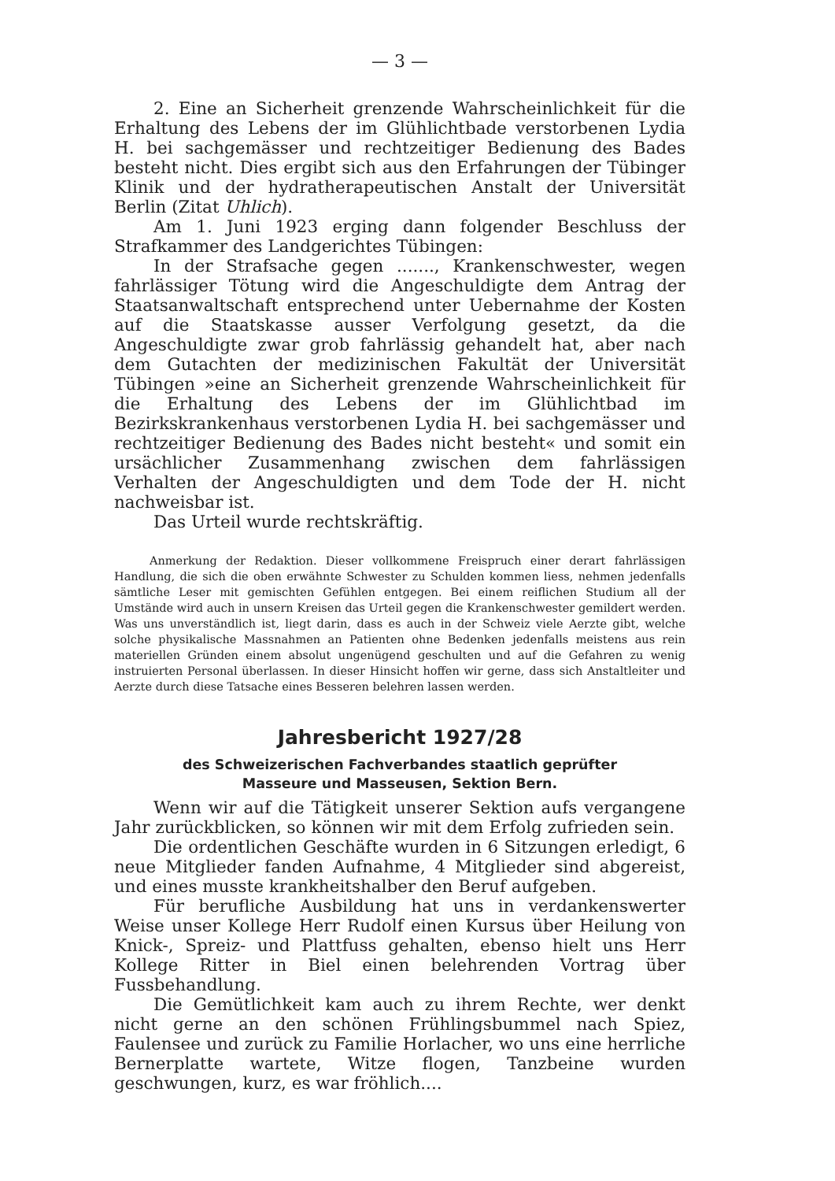— 3 —
2. Eine an Sicherheit grenzende Wahrscheinlichkeit für die Erhaltung des Lebens der im Glühlichtbade verstorbenen Lydia H. bei sachgemässer und rechtzeitiger Bedienung des Bades besteht nicht. Dies ergibt sich aus den Erfahrungen der Tübinger Klinik und der hydratherapeutischen Anstalt der Universität Berlin (Zitat Uhlich).
Am 1. Juni 1923 erging dann folgender Beschluss der Strafkammer des Landgerichtes Tübingen:
In der Strafsache gegen ......., Krankenschwester, wegen fahrlässiger Tötung wird die Angeschuldigte dem Antrag der Staatsanwaltschaft entsprechend unter Uebernahme der Kosten auf die Staatskasse ausser Verfolgung gesetzt, da die Angeschuldigte zwar grob fahrlässig gehandelt hat, aber nach dem Gutachten der medizinischen Fakultät der Universität Tübingen »eine an Sicherheit grenzende Wahrscheinlichkeit für die Erhaltung des Lebens der im Glühlichtbad im Bezirkskrankenhaus verstorbenen Lydia H. bei sachgemässer und rechtzeitiger Bedienung des Bades nicht besteht« und somit ein ursächlicher Zusammenhang zwischen dem fahrlässigen Verhalten der Angeschuldigten und dem Tode der H. nicht nachweisbar ist.
Das Urteil wurde rechtskräftig.
Anmerkung der Redaktion. Dieser vollkommene Freispruch einer derart fahrlässigen Handlung, die sich die oben erwähnte Schwester zu Schulden kommen liess, nehmen jedenfalls sämtliche Leser mit gemischten Gefühlen entgegen. Bei einem reiflichen Studium all der Umstände wird auch in unsern Kreisen das Urteil gegen die Krankenschwester gemildert werden. Was uns unverständlich ist, liegt darin, dass es auch in der Schweiz viele Aerzte gibt, welche solche physikalische Massnahmen an Patienten ohne Bedenken jedenfalls meistens aus rein materiellen Gründen einem absolut ungenügend geschulten und auf die Gefahren zu wenig instruierten Personal überlassen. In dieser Hinsicht hoffen wir gerne, dass sich Anstaltleiter und Aerzte durch diese Tatsache eines Besseren belehren lassen werden.
Jahresbericht 1927/28
des Schweizerischen Fachverbandes staatlich geprüfter
Masseure und Masseusen, Sektion Bern.
Wenn wir auf die Tätigkeit unserer Sektion aufs vergangene Jahr zurückblicken, so können wir mit dem Erfolg zufrieden sein.
Die ordentlichen Geschäfte wurden in 6 Sitzungen erledigt, 6 neue Mitglieder fanden Aufnahme, 4 Mitglieder sind abgereist, und eines musste krankheitshalber den Beruf aufgeben.
Für berufliche Ausbildung hat uns in verdankenswerter Weise unser Kollege Herr Rudolf einen Kursus über Heilung von Knick-, Spreiz- und Plattfuss gehalten, ebenso hielt uns Herr Kollege Ritter in Biel einen belehrenden Vortrag über Fussbehandlung.
Die Gemütlichkeit kam auch zu ihrem Rechte, wer denkt nicht gerne an den schönen Frühlingsbummel nach Spiez, Faulensee und zurück zu Familie Horlacher, wo uns eine herrliche Bernerplatte wartete, Witze flogen, Tanzbeine wurden geschwungen, kurz, es war fröhlich....